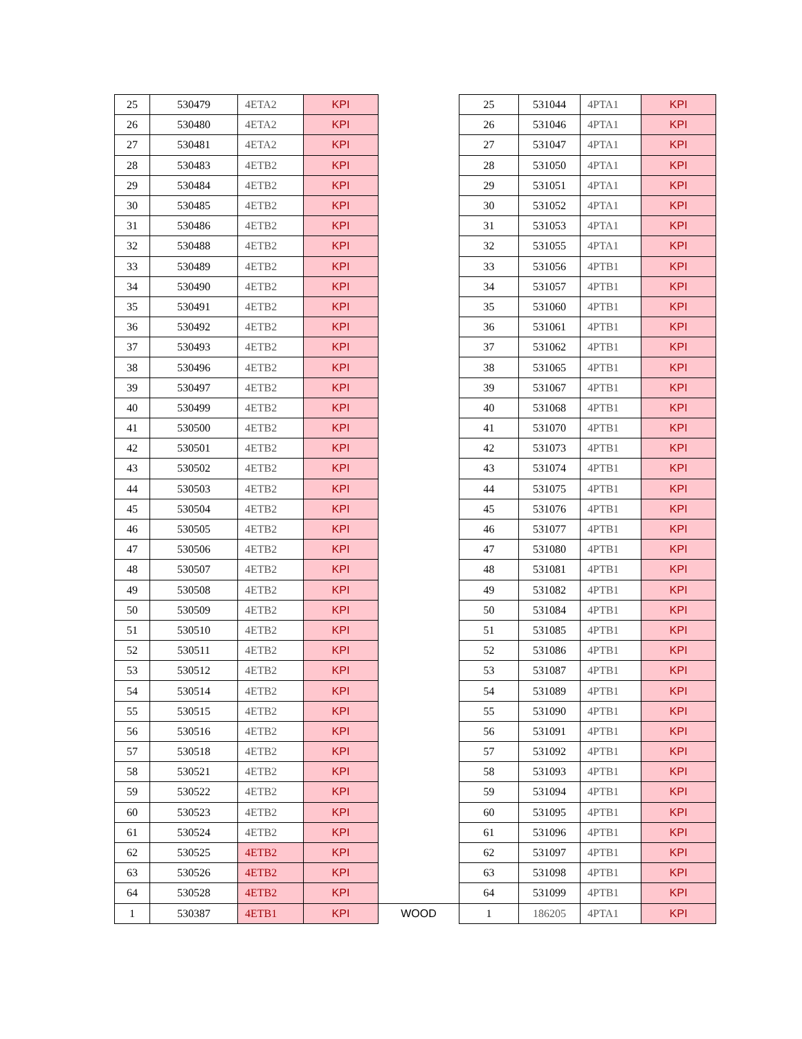| 25 | 530479 | 4ETA2 | KPI | | 25 | 531044 | 4PTA1 | KPI |
| 26 | 530480 | 4ETA2 | KPI | | 26 | 531046 | 4PTA1 | KPI |
| 27 | 530481 | 4ETA2 | KPI | | 27 | 531047 | 4PTA1 | KPI |
| 28 | 530483 | 4ETB2 | KPI | | 28 | 531050 | 4PTA1 | KPI |
| 29 | 530484 | 4ETB2 | KPI | | 29 | 531051 | 4PTA1 | KPI |
| 30 | 530485 | 4ETB2 | KPI | | 30 | 531052 | 4PTA1 | KPI |
| 31 | 530486 | 4ETB2 | KPI | | 31 | 531053 | 4PTA1 | KPI |
| 32 | 530488 | 4ETB2 | KPI | | 32 | 531055 | 4PTA1 | KPI |
| 33 | 530489 | 4ETB2 | KPI | | 33 | 531056 | 4PTB1 | KPI |
| 34 | 530490 | 4ETB2 | KPI | | 34 | 531057 | 4PTB1 | KPI |
| 35 | 530491 | 4ETB2 | KPI | | 35 | 531060 | 4PTB1 | KPI |
| 36 | 530492 | 4ETB2 | KPI | | 36 | 531061 | 4PTB1 | KPI |
| 37 | 530493 | 4ETB2 | KPI | | 37 | 531062 | 4PTB1 | KPI |
| 38 | 530496 | 4ETB2 | KPI | | 38 | 531065 | 4PTB1 | KPI |
| 39 | 530497 | 4ETB2 | KPI | | 39 | 531067 | 4PTB1 | KPI |
| 40 | 530499 | 4ETB2 | KPI | | 40 | 531068 | 4PTB1 | KPI |
| 41 | 530500 | 4ETB2 | KPI | | 41 | 531070 | 4PTB1 | KPI |
| 42 | 530501 | 4ETB2 | KPI | | 42 | 531073 | 4PTB1 | KPI |
| 43 | 530502 | 4ETB2 | KPI | | 43 | 531074 | 4PTB1 | KPI |
| 44 | 530503 | 4ETB2 | KPI | | 44 | 531075 | 4PTB1 | KPI |
| 45 | 530504 | 4ETB2 | KPI | | 45 | 531076 | 4PTB1 | KPI |
| 46 | 530505 | 4ETB2 | KPI | | 46 | 531077 | 4PTB1 | KPI |
| 47 | 530506 | 4ETB2 | KPI | | 47 | 531080 | 4PTB1 | KPI |
| 48 | 530507 | 4ETB2 | KPI | | 48 | 531081 | 4PTB1 | KPI |
| 49 | 530508 | 4ETB2 | KPI | | 49 | 531082 | 4PTB1 | KPI |
| 50 | 530509 | 4ETB2 | KPI | | 50 | 531084 | 4PTB1 | KPI |
| 51 | 530510 | 4ETB2 | KPI | | 51 | 531085 | 4PTB1 | KPI |
| 52 | 530511 | 4ETB2 | KPI | | 52 | 531086 | 4PTB1 | KPI |
| 53 | 530512 | 4ETB2 | KPI | | 53 | 531087 | 4PTB1 | KPI |
| 54 | 530514 | 4ETB2 | KPI | | 54 | 531089 | 4PTB1 | KPI |
| 55 | 530515 | 4ETB2 | KPI | | 55 | 531090 | 4PTB1 | KPI |
| 56 | 530516 | 4ETB2 | KPI | | 56 | 531091 | 4PTB1 | KPI |
| 57 | 530518 | 4ETB2 | KPI | | 57 | 531092 | 4PTB1 | KPI |
| 58 | 530521 | 4ETB2 | KPI | | 58 | 531093 | 4PTB1 | KPI |
| 59 | 530522 | 4ETB2 | KPI | | 59 | 531094 | 4PTB1 | KPI |
| 60 | 530523 | 4ETB2 | KPI | | 60 | 531095 | 4PTB1 | KPI |
| 61 | 530524 | 4ETB2 | KPI | | 61 | 531096 | 4PTB1 | KPI |
| 62 | 530525 | 4ETB2 | KPI | | 62 | 531097 | 4PTB1 | KPI |
| 63 | 530526 | 4ETB2 | KPI | | 63 | 531098 | 4PTB1 | KPI |
| 64 | 530528 | 4ETB2 | KPI | | 64 | 531099 | 4PTB1 | KPI |
| 1 | 530387 | 4ETB1 | KPI | WOOD | 1 | 186205 | 4PTA1 | KPI |